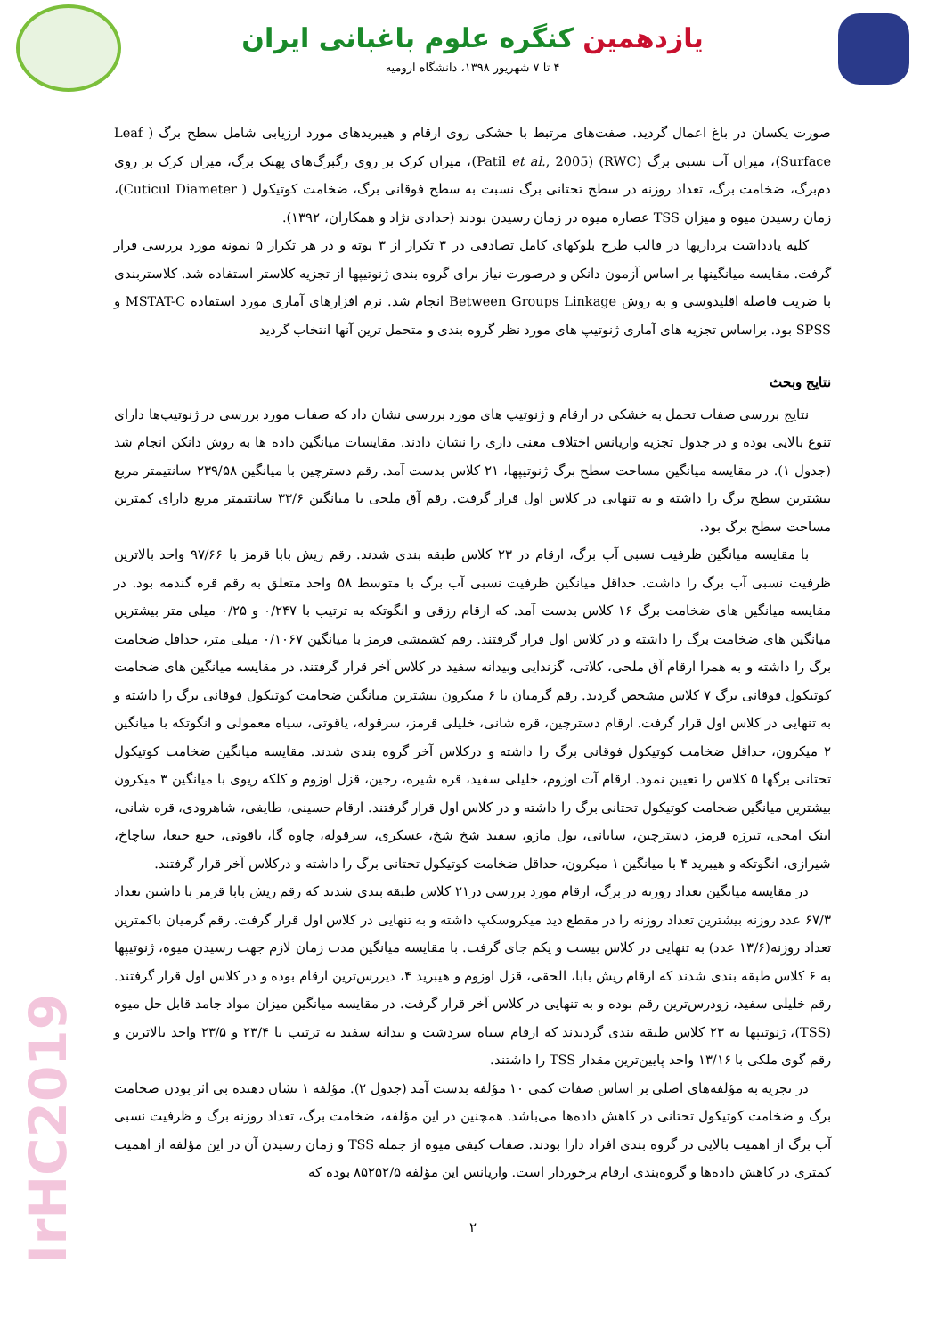یازدهمین کنگره علوم باغبانی ایران
۴ تا ۷ شهریور ۱۳۹۸، دانشگاه ارومیه
صورت یکسان در باغ اعمال گردید. صفت‌های مرتبط با خشکی روی ارقام و هیبریدهای مورد ارزیابی شامل سطح برگ ( Leaf Surface)، میزان آب نسبی برگ (RWC) (Patil et al., 2005)، میزان کرک بر روی رگبرگ‌های پهنک برگ، میزان کرک بر روی دم‌برگ، ضخامت برگ، تعداد روزنه در سطح تحتانی برگ نسبت به سطح فوقانی برگ، ضخامت کوتیکول ( Cuticul Diameter)، زمان رسیدن میوه و میزان TSS عصاره میوه در زمان رسیدن بودند (حدادی نژاد و همکاران، ۱۳۹۲).
کلیه یادداشت برداریها در قالب طرح بلوکهای کامل تصادفی در ۳ تکرار از ۳ بوته و در هر تکرار ۵ نمونه مورد بررسی قرار گرفت. مقایسه میانگینها بر اساس آزمون دانکن و درصورت نیاز برای گروه بندی ژنوتیپها از تجزیه کلاستر استفاده شد. کلاستربندی با ضریب فاصله اقلیدوسی و به روش Between Groups Linkage انجام شد. نرم افزارهای آماری مورد استفاده MSTAT-C و SPSS بود. براساس تجزیه های آماری ژنوتیپ های مورد نظر گروه بندی و متحمل ترین آنها انتخاب گردید
نتایج وبحث
نتایج بررسی صفات تحمل به خشکی در ارقام و ژنوتیپ های مورد بررسی نشان داد که صفات مورد بررسی در ژنوتیپ‌ها دارای تنوع بالایی بوده و در جدول تجزیه واریانس اختلاف معنی داری را نشان دادند. مقایسات میانگین داده ها به روش دانکن انجام شد (جدول ۱). در مقایسه میانگین مساحت سطح برگ ژنوتیپها، ۲۱ کلاس بدست آمد. رقم دسترچین با میانگین ۲۳۹/۵۸ سانتیمتر مربع بیشترین سطح برگ را داشته و به تنهایی در کلاس اول قرار گرفت. رقم آق ملحی با میانگین ۳۳/۶ سانتیمتر مربع دارای کمترین مساحت سطح برگ بود.
با مقایسه میانگین ظرفیت نسبی آب برگ، ارقام در ۲۳ کلاس طبقه بندی شدند. رقم ریش بابا قرمز با ۹۷/۶۶ واحد بالاترین ظرفیت نسبی آب برگ را داشت. حداقل میانگین ظرفیت نسبی آب برگ با متوسط ۵۸ واحد متعلق به رقم قره گندمه بود. در مقایسه میانگین های ضخامت برگ ۱۶ کلاس بدست آمد. که ارقام رزقی و انگوتکه به ترتیب با ۰/۲۴۷ و ۰/۲۵ میلی متر بیشترین میانگین های ضخامت برگ را داشته و در کلاس اول قرار گرفتند. رقم کشمشی قرمز با میانگین ۰/۱۰۶۷ میلی متر، حداقل ضخامت برگ را داشته و به همرا ارقام آق ملحی، کلاتی، گزندایی وبیدانه سفید در کلاس آخر قرار گرفتند. در مقایسه میانگین های ضخامت کوتیکول فوقانی برگ ۷ کلاس مشخص گردید. رقم گرمیان با ۶ میکرون بیشترین میانگین ضخامت کوتیکول فوقانی برگ را داشته و به تنهایی در کلاس اول قرار گرفت. ارقام دسترچین، قره شانی، خلیلی قرمز، سرقوله، یاقوتی، سیاه معمولی و انگوتکه با میانگین ۲ میکرون، حداقل ضخامت کوتیکول فوقانی برگ را داشته و درکلاس آخر گروه بندی شدند. مقایسه میانگین ضخامت کوتیکول تحتانی برگها ۵ کلاس را تعیین نمود. ارقام آت اوزوم، خلیلی سفید، قره شیره، رجین، قزل اوزوم و کلکه ریوی با میانگین ۳ میکرون بیشترین میانگین ضخامت کوتیکول تحتانی برگ را داشته و در کلاس اول قرار گرفتند. ارقام حسینی، طایفی، شاهرودی، قره شانی، اینک امجی، تبرزه قرمز، دسترچین، سایانی، بول مازو، سفید شخ شخ، عسکری، سرقوله، چاوه گا، یاقوتی، جیغ جیغا، ساچاخ، شیرازی، انگوتکه و هیبرید ۴ با میانگین ۱ میکرون، حداقل ضخامت کوتیکول تحتانی برگ را داشته و درکلاس آخر قرار گرفتند.
در مقایسه میانگین تعداد روزنه در برگ، ارقام مورد بررسی در۲۱ کلاس طبقه بندی شدند که رقم ریش بابا قرمز با داشتن تعداد ۶۷/۳ عدد روزنه بیشترین تعداد روزنه را در مقطع دید میکروسکپ داشته و به تنهایی در کلاس اول قرار گرفت. رقم گرمیان باکمترین تعداد روزنه(۱۳/۶ عدد) به تنهایی در کلاس بیست و یکم جای گرفت. با مقایسه میانگین مدت زمان لازم جهت رسیدن میوه، ژنوتیپها به ۶ کلاس طبقه بندی شدند که ارقام ریش بابا، الحقی، قزل اوزوم و هیبرید ۴، دیررس‌ترین ارقام بوده و در کلاس اول قرار گرفتند. رقم خلیلی سفید، زودرس‌ترین رقم بوده و به تنهایی در کلاس آخر قرار گرفت. در مقایسه میانگین میزان مواد جامد قابل حل میوه (TSS)، ژنوتیپها به ۲۳ کلاس طبقه بندی گردیدند که ارقام سیاه سردشت و بیدانه سفید به ترتیب با ۲۳/۴ و ۲۳/۵ واحد بالاترین و رقم گوی ملکی با ۱۳/۱۶ واحد پایین‌ترین مقدار TSS را داشتند.
در تجزیه به مؤلفه‌های اصلی بر اساس صفات کمی ۱۰ مؤلفه بدست آمد (جدول ۲). مؤلفه ۱ نشان دهنده بی اثر بودن ضخامت برگ و ضخامت کوتیکول تحتانی در کاهش داده‌ها می‌باشد. همچنین در این مؤلفه، ضخامت برگ، تعداد روزنه برگ و ظرفیت نسبی آب برگ از اهمیت بالایی در گروه بندی افراد دارا بودند. صفات کیفی میوه از جمله TSS و زمان رسیدن آن در این مؤلفه از اهمیت کمتری در کاهش داده‌ها و گروه‌بندی ارقام برخوردار است. واریانس این مؤلفه ۸۵۲۵۲/۵ بوده که
۲
IrHC2019